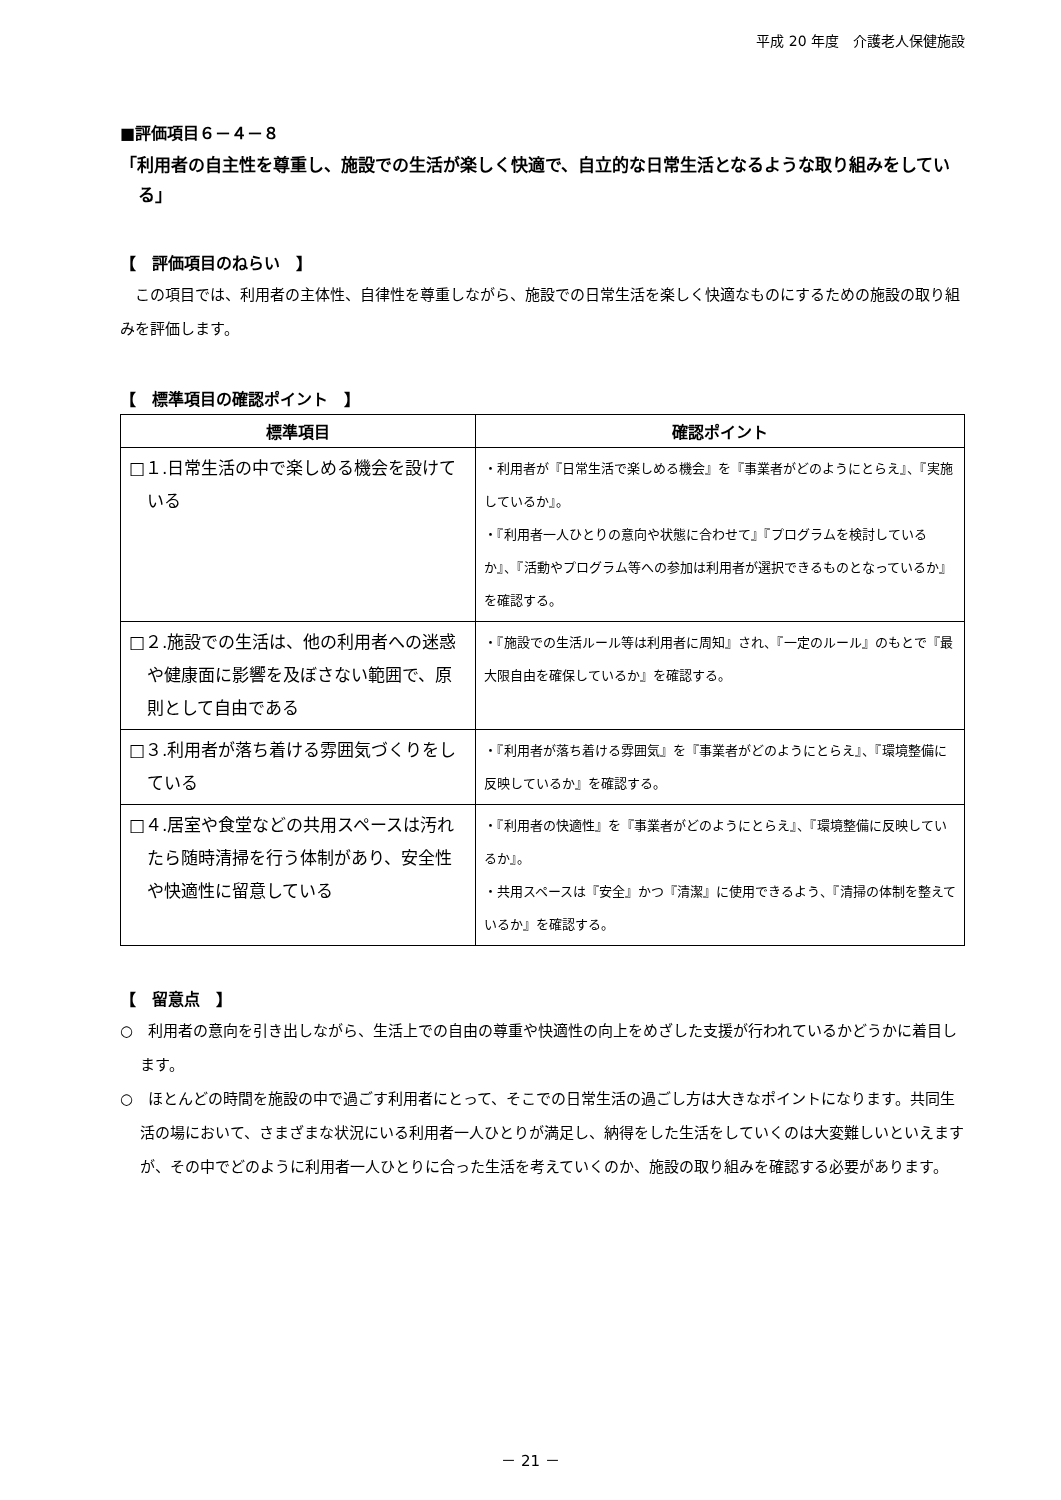平成 20 年度　介護老人保健施設
■評価項目６－４－８
「利用者の自主性を尊重し、施設での生活が楽しく快適で、自立的な日常生活となるような取り組みをしている」
【　評価項目のねらい　】
　この項目では、利用者の主体性、自律性を尊重しながら、施設での日常生活を楽しく快適なものにするための施設の取り組みを評価します。
【　標準項目の確認ポイント　】
| 標準項目 | 確認ポイント |
| --- | --- |
| □１.日常生活の中で楽しめる機会を設けている | ・利用者が『日常生活で楽しめる機会』を『事業者がどのようにとらえ』、『実施しているか』。 ・『利用者一人ひとりの意向や状態に合わせて』『プログラムを検討しているか』、『活動やプログラム等への参加は利用者が選択できるものとなっているか』を確認する。 |
| □２.施設での生活は、他の利用者への迷惑や健康面に影響を及ぼさない範囲で、原則として自由である | ・『施設での生活ルール等は利用者に周知』され、『一定のルール』のもとで『最大限自由を確保しているか』を確認する。 |
| □３.利用者が落ち着ける雰囲気づくりをしている | ・『利用者が落ち着ける雰囲気』を『事業者がどのようにとらえ』、『環境整備に反映しているか』を確認する。 |
| □４.居室や食堂などの共用スペースは汚れたら随時清掃を行う体制があり、安全性や快適性に留意している | ・『利用者の快適性』を『事業者がどのようにとらえ』、『環境整備に反映しているか』。 ・共用スペースは『安全』かつ『清潔』に使用できるよう、『清掃の体制を整えているか』を確認する。 |
【　留意点　】
○　利用者の意向を引き出しながら、生活上での自由の尊重や快適性の向上をめざした支援が行われているかどうかに着目します。
○　ほとんどの時間を施設の中で過ごす利用者にとって、そこでの日常生活の過ごし方は大きなポイントになります。共同生活の場において、さまざまな状況にいる利用者一人ひとりが満足し、納得をした生活をしていくのは大変難しいといえますが、その中でどのように利用者一人ひとりに合った生活を考えていくのか、施設の取り組みを確認する必要があります。
－ 21 －